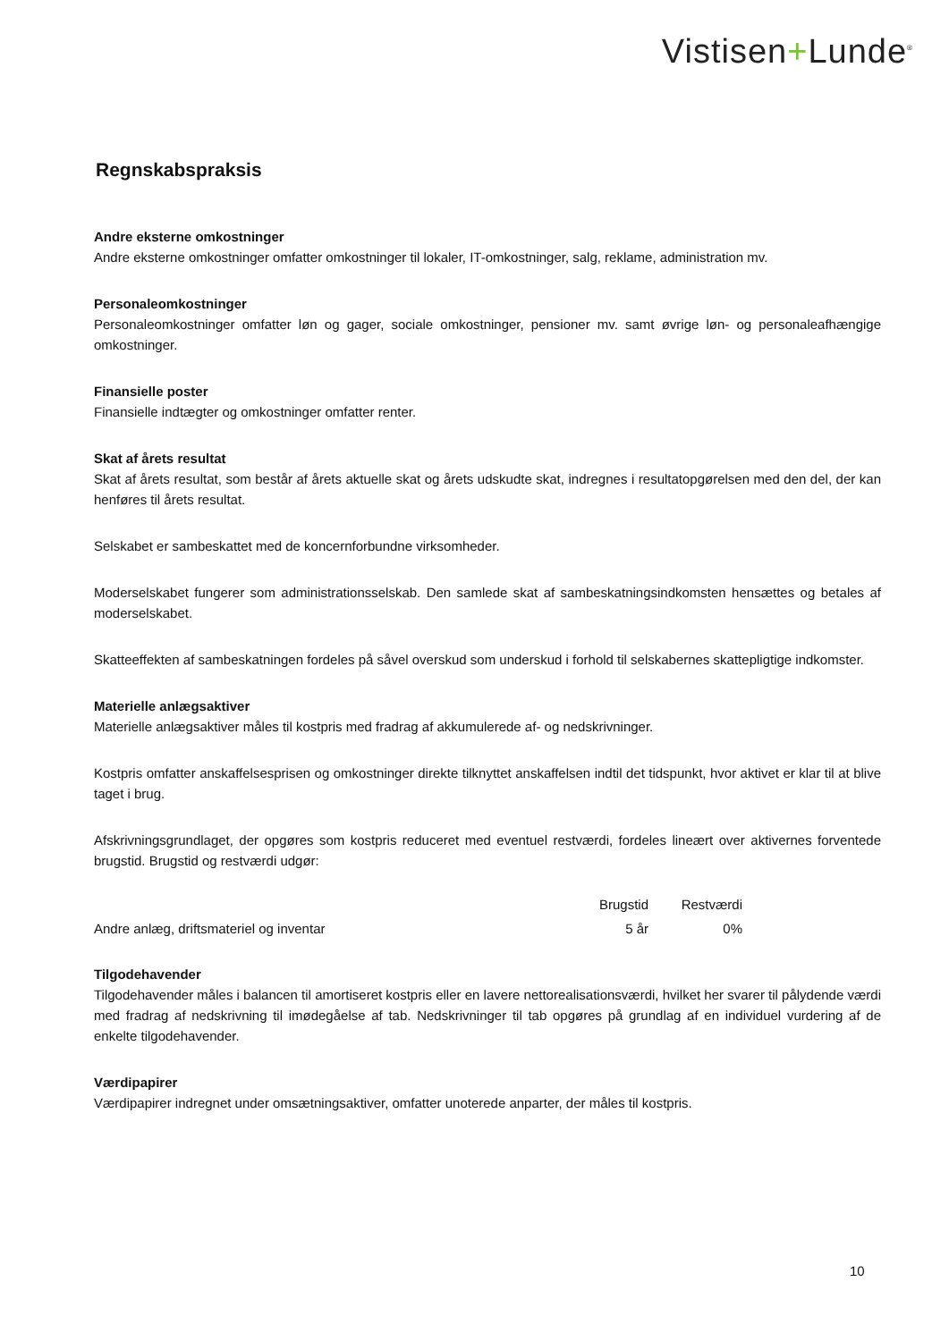Vistisen+Lunde<sup>®</sup>
Regnskabspraksis
Andre eksterne omkostninger
Andre eksterne omkostninger omfatter omkostninger til lokaler, IT-omkostninger, salg, reklame, administration mv.
Personaleomkostninger
Personaleomkostninger omfatter løn og gager, sociale omkostninger, pensioner mv. samt øvrige løn- og personaleafhængige omkostninger.
Finansielle poster
Finansielle indtægter og omkostninger omfatter renter.
Skat af årets resultat
Skat af årets resultat, som består af årets aktuelle skat og årets udskudte skat, indregnes i resultatopgørelsen med den del, der kan henføres til årets resultat.
Selskabet er sambeskattet med de koncernforbundne virksomheder.
Moderselskabet fungerer som administrationsselskab. Den samlede skat af sambeskatningsindkomsten hensættes og betales af moderselskabet.
Skatteeffekten af sambeskatningen fordeles på såvel overskud som underskud i forhold til selskabernes skattepligtige indkomster.
Materielle anlægsaktiver
Materielle anlægsaktiver måles til kostpris med fradrag af akkumulerede af- og nedskrivninger.
Kostpris omfatter anskaffelsesprisen og omkostninger direkte tilknyttet anskaffelsen indtil det tidspunkt, hvor aktivet er klar til at blive taget i brug.
Afskrivningsgrundlaget, der opgøres som kostpris reduceret med eventuel restværdi, fordeles lineært over aktivernes forventede brugstid. Brugstid og restværdi udgør:
| | Brugstid | Restværdi |
| --- | --- | --- |
| Andre anlæg, driftsmateriel og inventar | 5 år | 0% |
Tilgodehavender
Tilgodehavender måles i balancen til amortiseret kostpris eller en lavere nettorealisationsværdi, hvilket her svarer til pålydende værdi med fradrag af nedskrivning til imødegåelse af tab. Nedskrivninger til tab opgøres på grundlag af en individuel vurdering af de enkelte tilgodehavender.
Værdipapirer
Værdipapirer indregnet under omsætningsaktiver, omfatter unoterede anparter, der måles til kostpris.
10